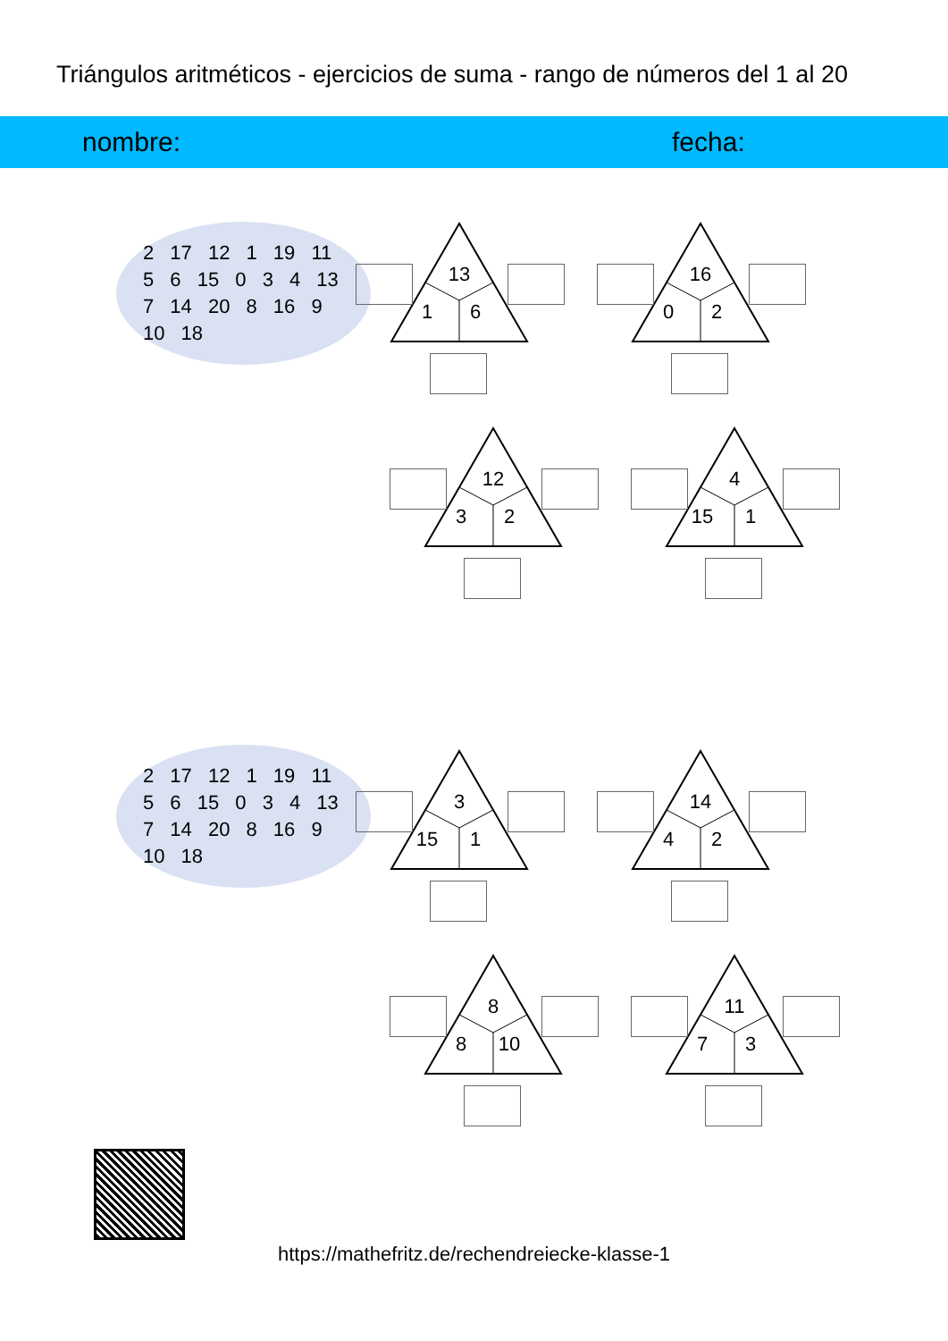Triángulos aritméticos - ejercicios de suma - rango de números del 1 al 20
nombre: fecha:
2 17 12 1 19 11 5 6 15 0 3 4 13 7 14 20 8 16 9 10 18
2 17 12 1 19 11 5 6 15 0 3 4 13 7 14 20 8 16 9 10 18
13
1 6
16
0 2
12
3 2
4
15 1
3
15 1
14
4 2
8
8 10
11
7 3
https://mathefritz.de/rechendreiecke-klasse-1